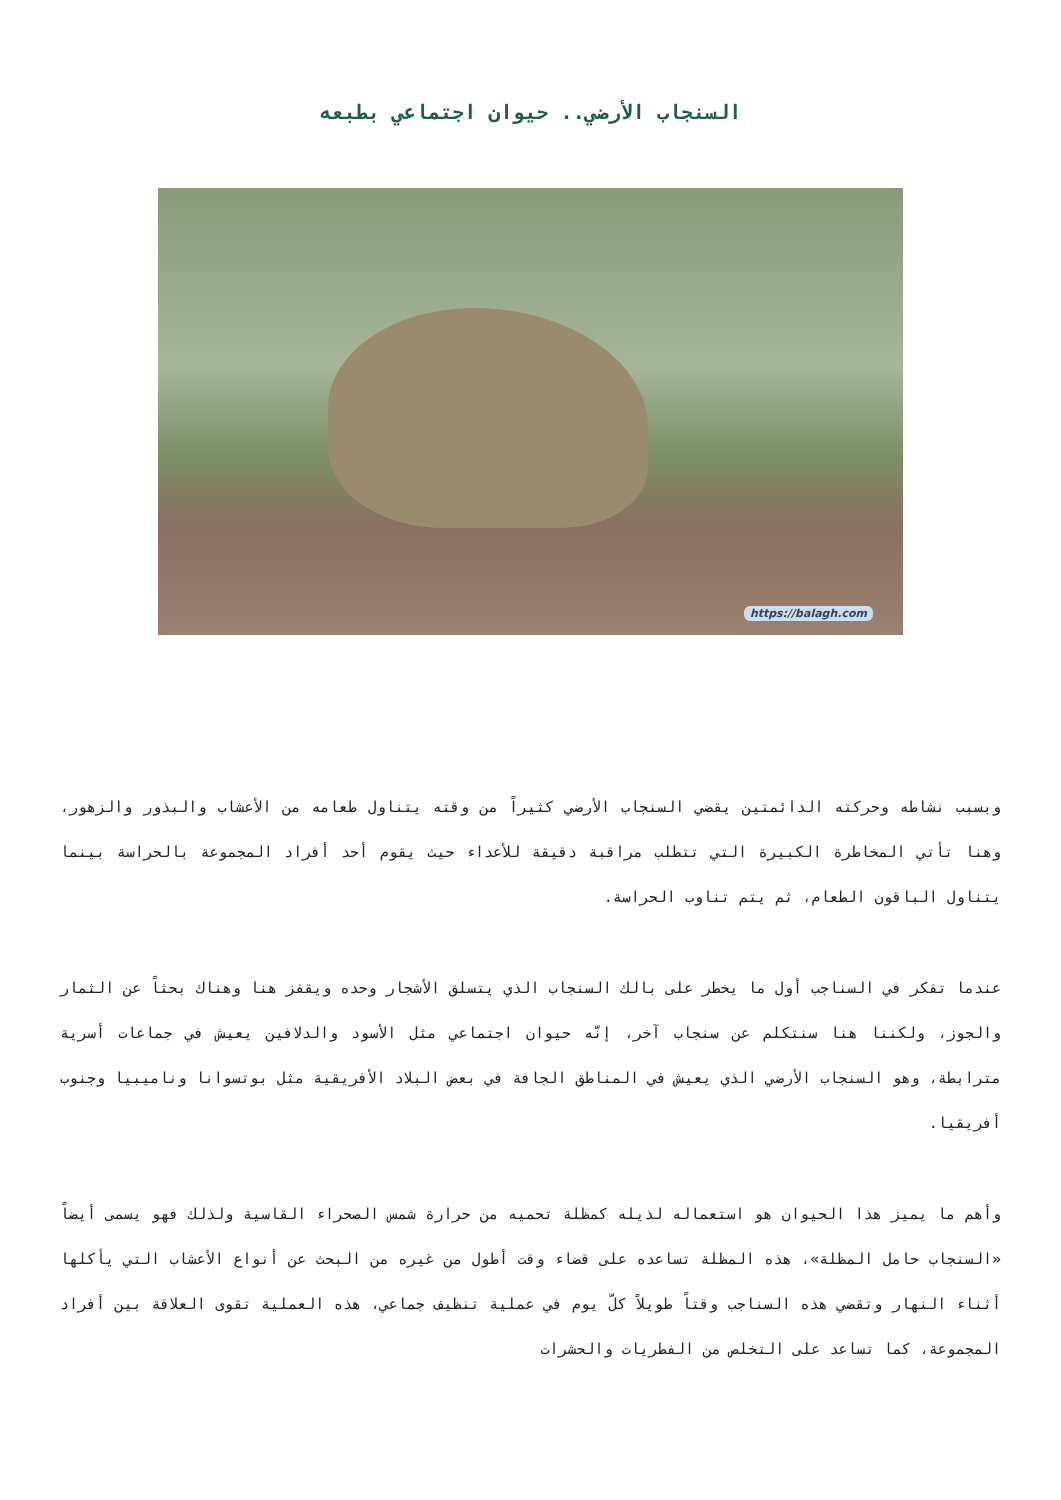السنجاب الأرضي.. حيوان اجتماعي بطبعه
https://balagh.com
وبسبب نشاطه وحركته الدائمتين يقضي السنجاب الأرضي كثيراً من وقته يتناول طعامه من الأعشاب والبذور والزهور، وهنا تأتي المخاطرة الكبيرة التي تتطلب مراقبة دقيقة للأعداء حيث يقوم أحد أفراد المجموعة بالحراسة بينما يتناول الباقون الطعام، ثم يتم تناوب الحراسة.
عندما تفكر في السناجب أول ما يخطر على بالك السنجاب الذي يتسلق الأشجار وحده ويقفز هنا وهناك بحثاً عن الثمار والجوز، ولكننا هنا سنتكلم عن سنجاب آخر، إنّه حيوان اجتماعي مثل الأسود والدلافين يعيش في جماعات أسرية مترابطة، وهو السنجاب الأرضي الذي يعيش في المناطق الجافة في بعض البلاد الأفريقية مثل بوتسوانا وناميبيا وجنوب أفريقيا.
وأهم ما يميز هذا الحيوان هو استعماله لذيله كمظلة تحميه من حرارة شمس الصحراء القاسية ولذلك فهو يسمى أيضاً «السنجاب حامل المظلة»، هذه المظلة تساعده على قضاء وقت أطول من غيره من البحث عن أنواع الأعشاب التي يأكلها أثناء النهار وتقضي هذه السناجب وقتاً طويلاً كلّ يوم في عملية تنظيف جماعي، هذه العملية تقوى العلاقة بين أفراد المجموعة، كما تساعد على التخلص من الفطريات والحشرات